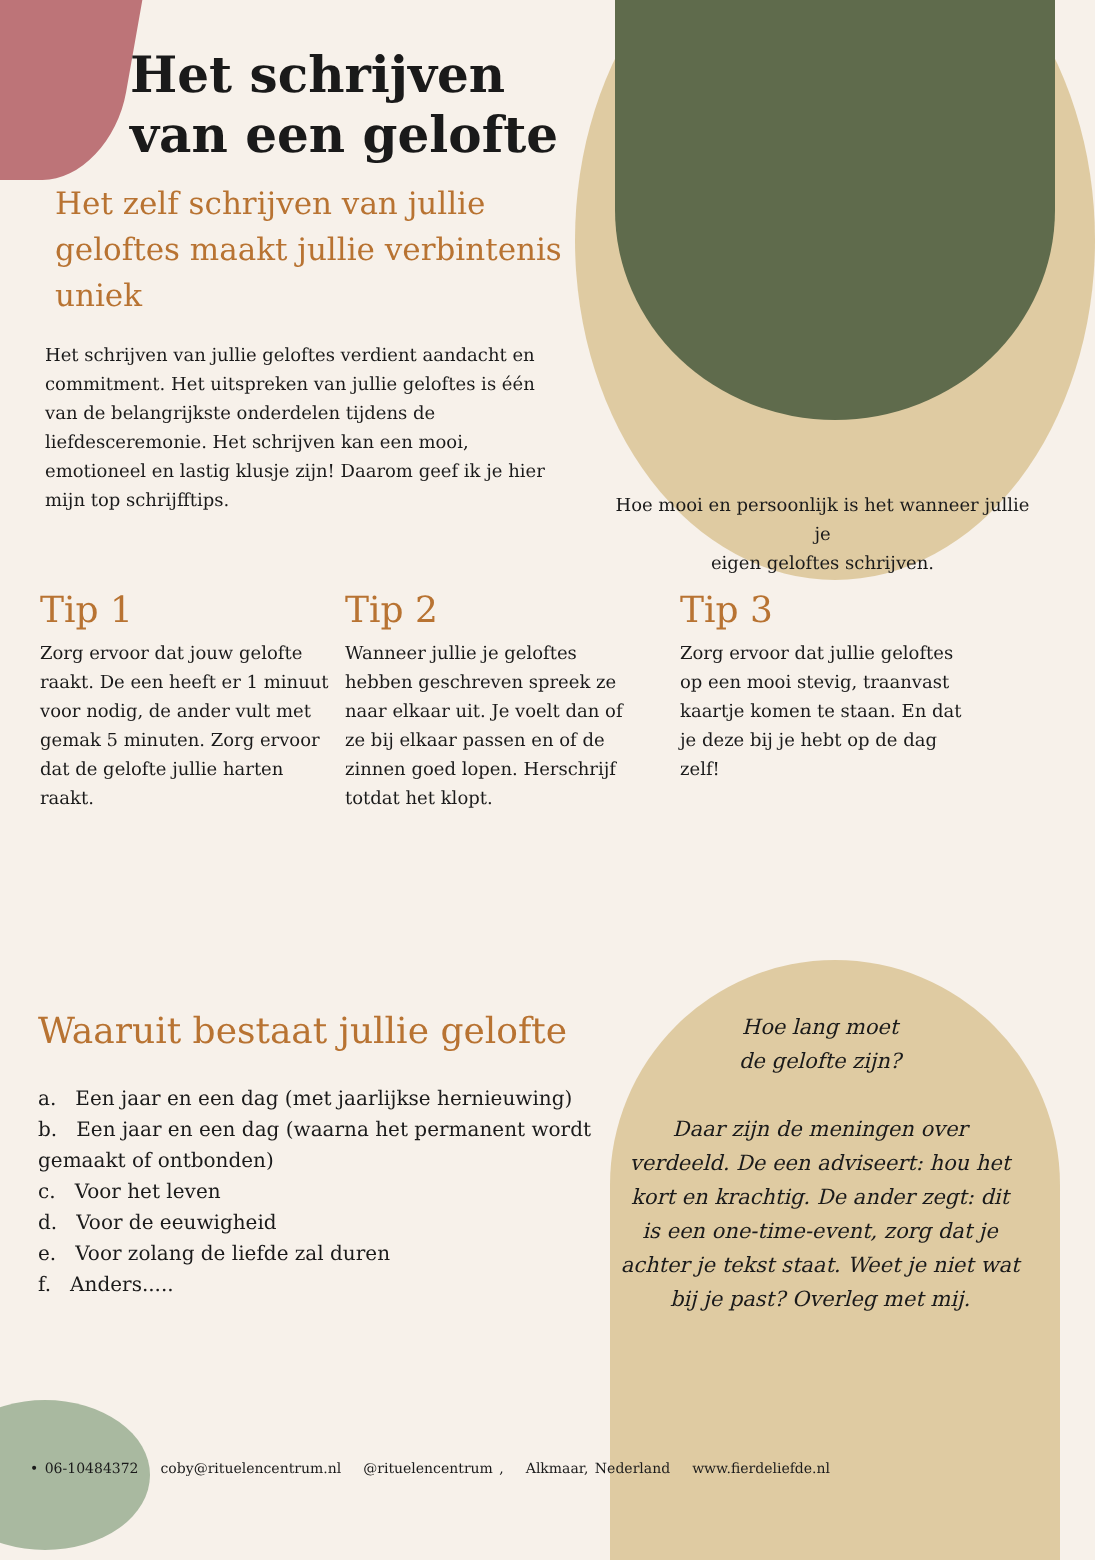Het schrijven
van een gelofte
Het zelf schrijven van jullie geloftes maakt jullie verbintenis uniek
Het schrijven van jullie geloftes verdient aandacht en commitment. Het uitspreken van jullie geloftes is één van de belangrijkste onderdelen tijdens de liefdesceremonie. Het schrijven kan een mooi, emotioneel en lastig klusje zijn! Daarom geef ik je hier mijn top schrijfftips.
Hoe mooi en persoonlijk is het wanneer jullie je
eigen geloftes schrijven.
Tip 1
Zorg ervoor dat jouw gelofte raakt. De een heeft er 1 minuut voor nodig, de ander vult met gemak 5 minuten. Zorg ervoor dat de gelofte jullie harten raakt.
Tip 2
Wanneer jullie je geloftes hebben geschreven spreek ze naar elkaar uit. Je voelt dan of ze bij elkaar passen en of de zinnen goed lopen. Herschrijf totdat het klopt.
Tip 3
Zorg ervoor dat jullie geloftes op een mooi stevig, traanvast kaartje komen te staan. En dat je deze bij je hebt op de dag zelf!
Waaruit bestaat jullie gelofte
a. Een jaar en een dag (met jaarlijkse hernieuwing)
b. Een jaar en een dag (waarna het permanent wordt gemaakt of ontbonden)
c. Voor het leven
d. Voor de eeuwigheid
e. Voor zolang de liefde zal duren
f. Anders.....
Hoe lang moet
de gelofte zijn?
Daar zijn de meningen over verdeeld. De een adviseert: hou het kort en krachtig. De ander zegt: dit is een one-time-event, zorg dat je achter je tekst staat. Weet je niet wat bij je past? Overleg met mij.
• 06-10484372 coby@rituelencentrum.nl @rituelencentrum , Alkmaar, Nederland www.fierdeliefde.nl